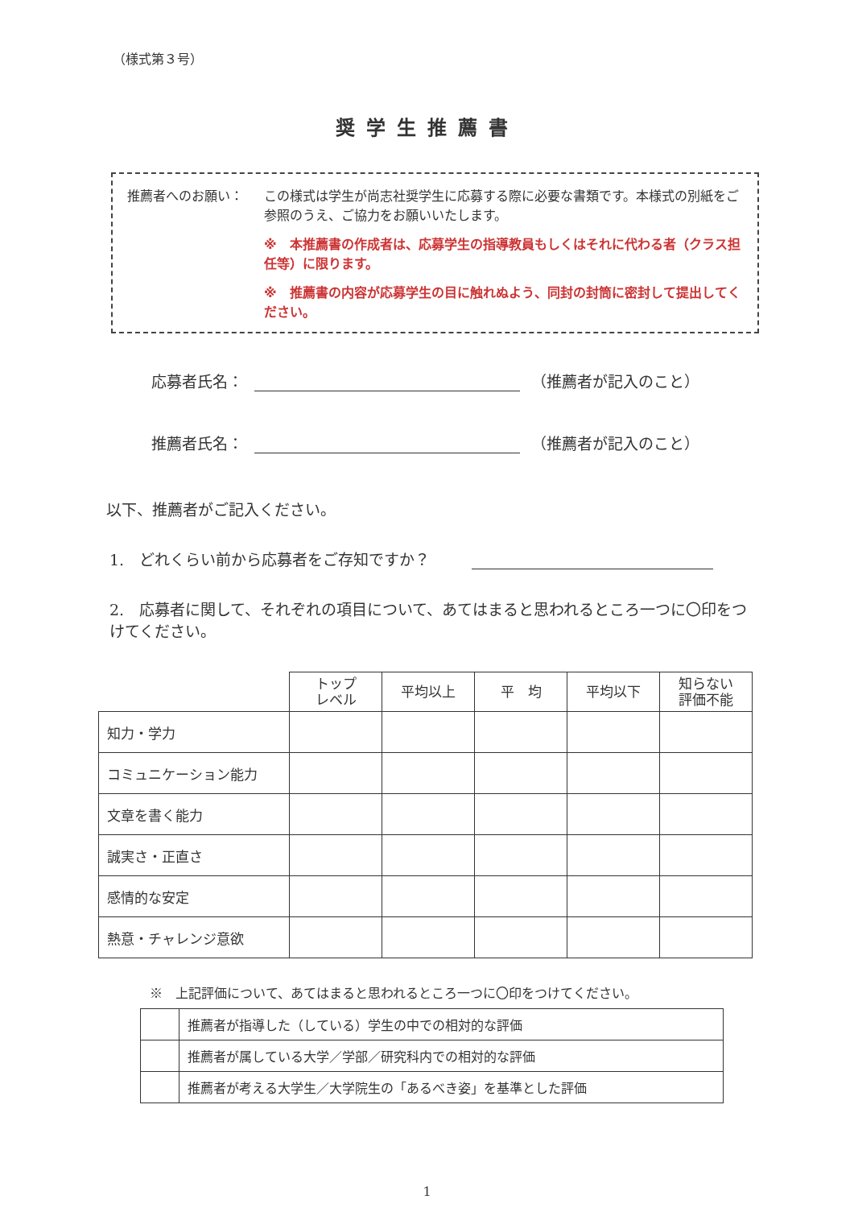（様式第３号）
奨学生推薦書
推薦者へのお願い： この様式は学生が尚志社奨学生に応募する際に必要な書類です。本様式の別紙をご参照のうえ、ご協力をお願いいたします。
※　本推薦書の作成者は、応募学生の指導教員もしくはそれに代わる者（クラス担任等）に限ります。
※　推薦書の内容が応募学生の目に触れぬよう、同封の封筒に密封して提出してください。
応募者氏名： （推薦者が記入のこと）
推薦者氏名： （推薦者が記入のこと）
以下、推薦者がご記入ください。
1.　どれくらい前から応募者をご存知ですか？　　
2.　応募者に関して、それぞれの項目について、あてはまると思われるところ一つに〇印をつけてください。
| | トップ レベル | 平均以上 | 平 均 | 平均以下 | 知らない 評価不能 |
| --- | --- | --- | --- | --- | --- |
| 知力・学力 | | | | | |
| コミュニケーション能力 | | | | | |
| 文章を書く能力 | | | | | |
| 誠実さ・正直さ | | | | | |
| 感情的な安定 | | | | | |
| 熱意・チャレンジ意欲 | | | | | |
※　上記評価について、あてはまると思われるところ一つに〇印をつけてください。
| | 推薦者が指導した（している）学生の中での相対的な評価 |
| | 推薦者が属している大学／学部／研究科内での相対的な評価 |
| | 推薦者が考える大学生／大学院生の「あるべき姿」を基準とした評価 |
1